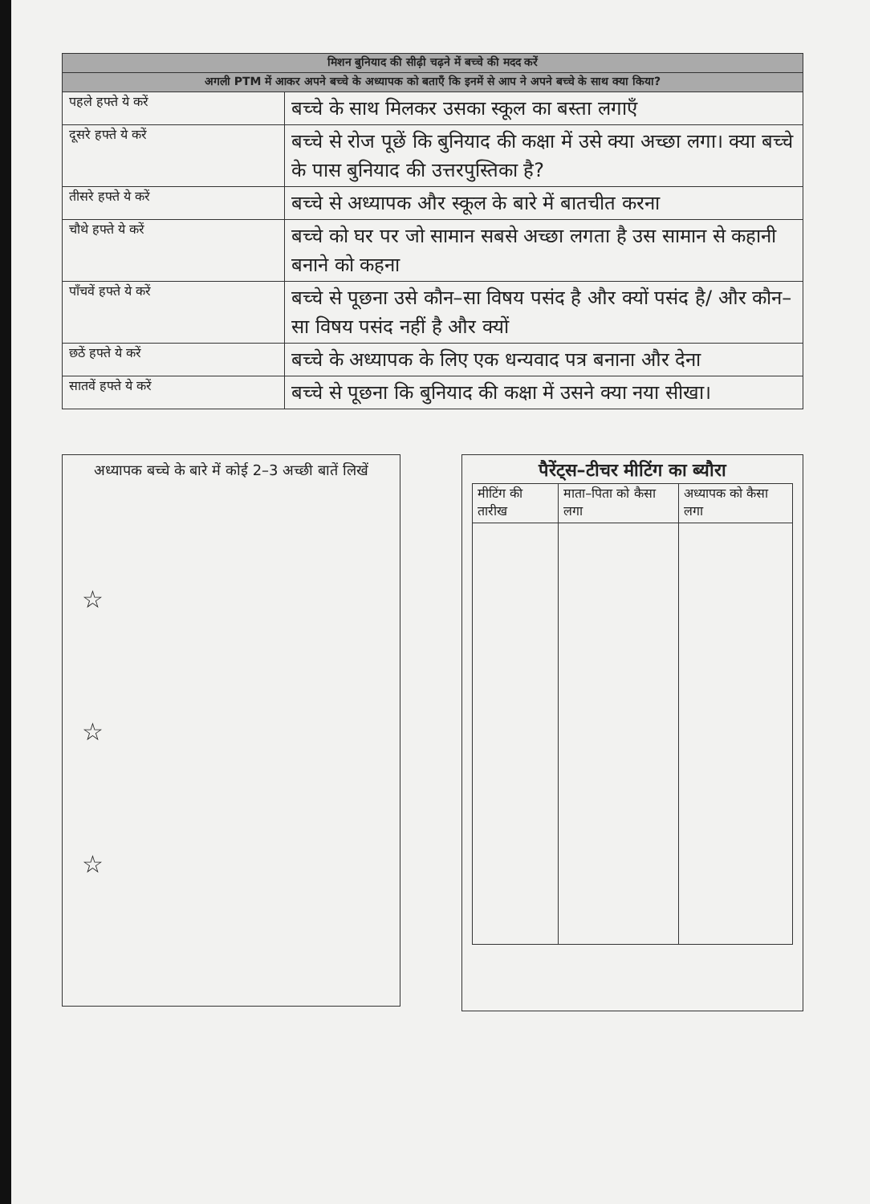| मिशन बुनियाद की सीढ़ी चढ़ने में बच्चे की मदद करें | |
| अगली PTM में आकर अपने बच्चे के अध्यापक को बताएँ कि इनमें से आप ने अपने बच्चे के साथ क्या किया? | |
| पहले हफ्ते ये करें | बच्चे के साथ मिलकर उसका स्कूल का बस्ता लगाएँ |
| दूसरे हफ्ते ये करें | बच्चे से रोज पूछें कि बुनियाद की कक्षा में उसे क्या अच्छा लगा। क्या बच्चे के पास बुनियाद की उत्तरपुस्तिका है? |
| तीसरे हफ्ते ये करें | बच्चे से अध्यापक और स्कूल के बारे में बातचीत करना |
| चौथे हफ्ते ये करें | बच्चे को घर पर जो सामान सबसे अच्छा लगता है उस सामान से कहानी बनाने को कहना |
| पाँचवें हफ्ते ये करें | बच्चे से पूछना उसे कौन–सा विषय पसंद है और क्यों पसंद है/ और कौन–सा विषय पसंद नहीं है और क्यों |
| छठें हफ्ते ये करें | बच्चे के अध्यापक के लिए एक धन्यवाद पत्र बनाना और देना |
| सातवें हफ्ते ये करें | बच्चे से पूछना कि बुनियाद की कक्षा में उसने क्या नया सीखा। |
अध्यापक बच्चे के बारे में कोई 2–3 अच्छी बातें लिखें
☆
☆
☆
पैरेंट्स–टीचर मीटिंग का ब्यौरा
| मीटिंग की तारीख | माता–पिता को कैसा लगा | अध्यापक को कैसा लगा |
| --- | --- | --- |